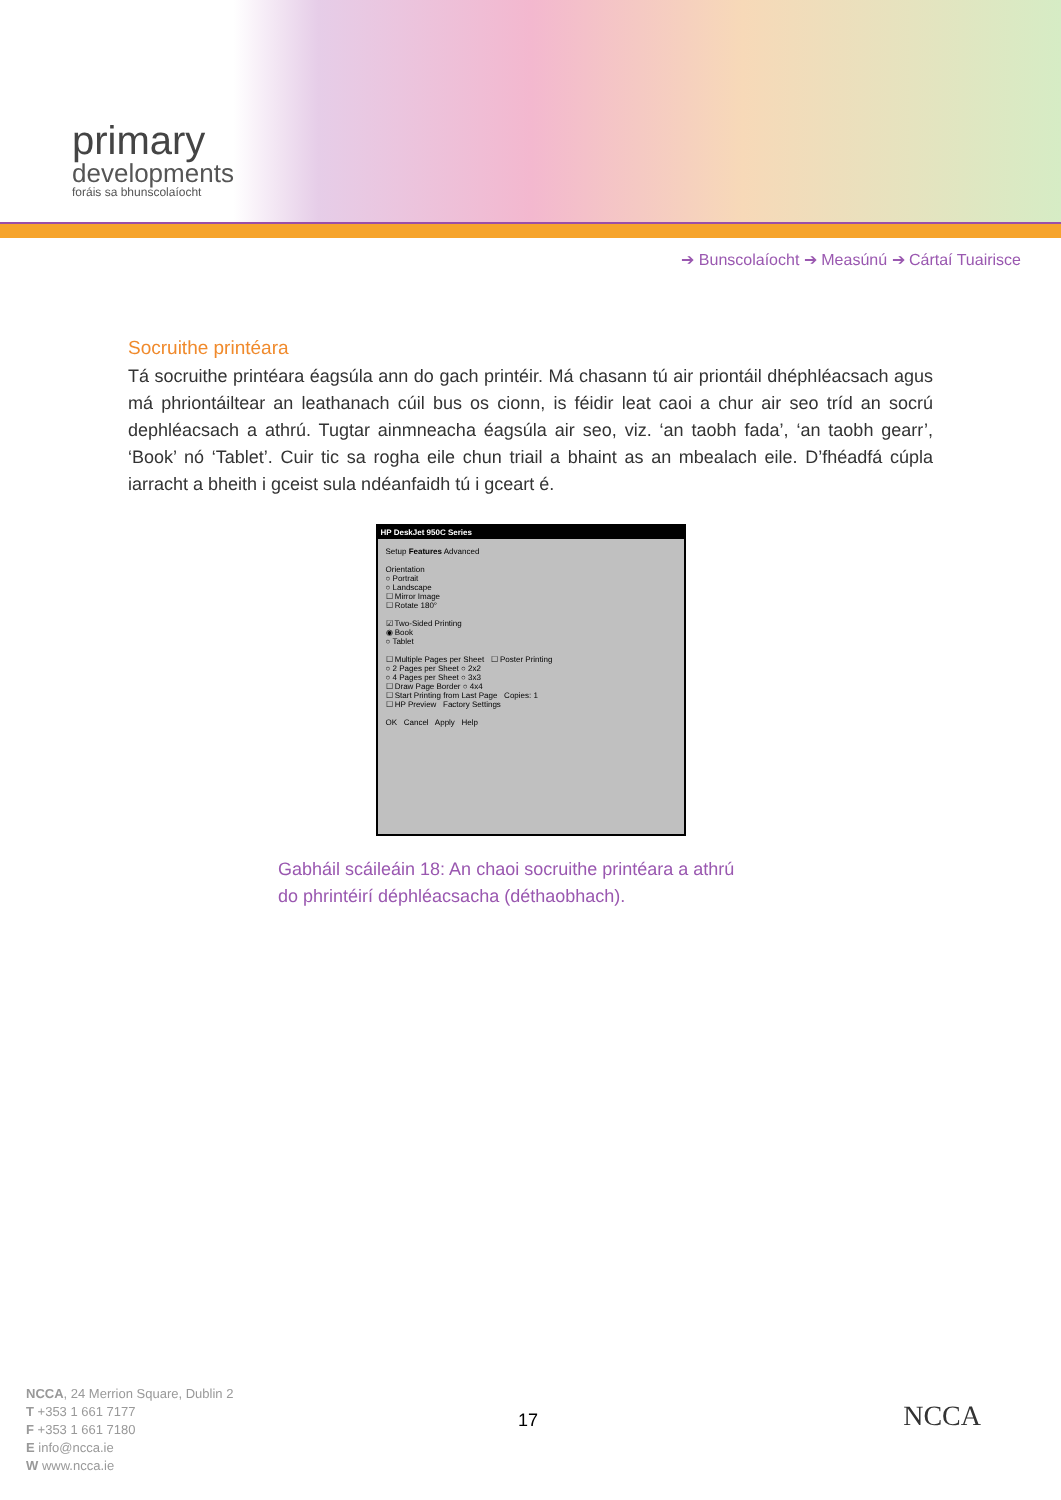primary
developments
foráis sa bhunscolaíocht
➔ Bunscolaíocht ➔ Measúnú ➔ Cártaí Tuairisce
Socruithe printéara
Tá socruithe printéara éagsúla ann do gach printéir. Má chasann tú air priontáil dhéphléacsach agus má phriontáiltear an leathanach cúil bus os cionn, is féidir leat caoi a chur air seo tríd an socrú dephléacsach a athrú. Tugtar ainmneacha éagsúla air seo, viz. ‘an taobh fada’, ‘an taobh gearr’, ‘Book’ nó ‘Tablet’. Cuir tic sa rogha eile chun triail a bhaint as an mbealach eile. D’fhéadfá cúpla iarracht a bheith i gceist sula ndéanfaidh tú i gceart é.
HP DeskJet 950C Series
Setup Features Advanced
Orientation
○ Portrait
○ Landscape
☐ Mirror Image
☐ Rotate 180°
☑ Two-Sided Printing
◉ Book
○ Tablet
☐ Multiple Pages per Sheet ☐ Poster Printing
○ 2 Pages per Sheet ○ 2x2
○ 4 Pages per Sheet ○ 3x3
☐ Draw Page Border ○ 4x4
☐ Start Printing from Last Page Copies: 1
☐ HP Preview Factory Settings
OK Cancel Apply Help
Gabháil scáileáin 18: An chaoi socruithe printéara a athrú
do phrintéirí déphléacsacha (déthaobhach).
NCCA, 24 Merrion Square, Dublin 2
T +353 1 661 7177
F +353 1 661 7180
E info@ncca.ie
W www.ncca.ie
17 NCCA